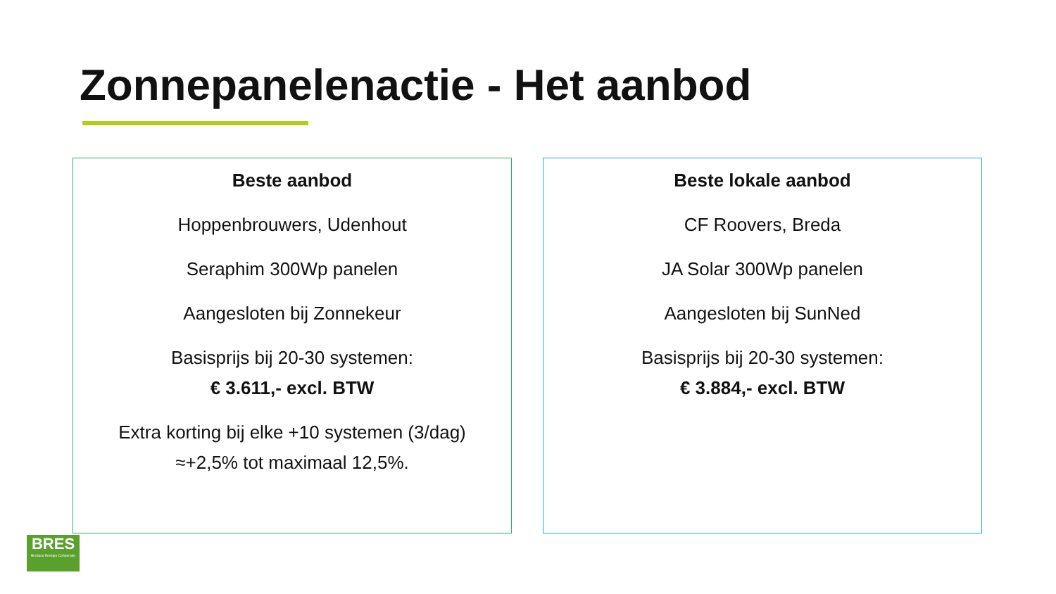Zonnepanelenactie - Het aanbod
Beste aanbod
Hoppenbrouwers, Udenhout
Seraphim 300Wp panelen
Aangesloten bij Zonnekeur
Basisprijs bij 20-30 systemen:
€ 3.611,- excl. BTW
Extra korting bij elke +10 systemen (3/dag)
≈+2,5% tot maximaal 12,5%.
Beste lokale aanbod
CF Roovers, Breda
JA Solar 300Wp panelen
Aangesloten bij SunNed
Basisprijs bij 20-30 systemen:
€ 3.884,- excl. BTW
BRES
Bredase Energie Coöperatie